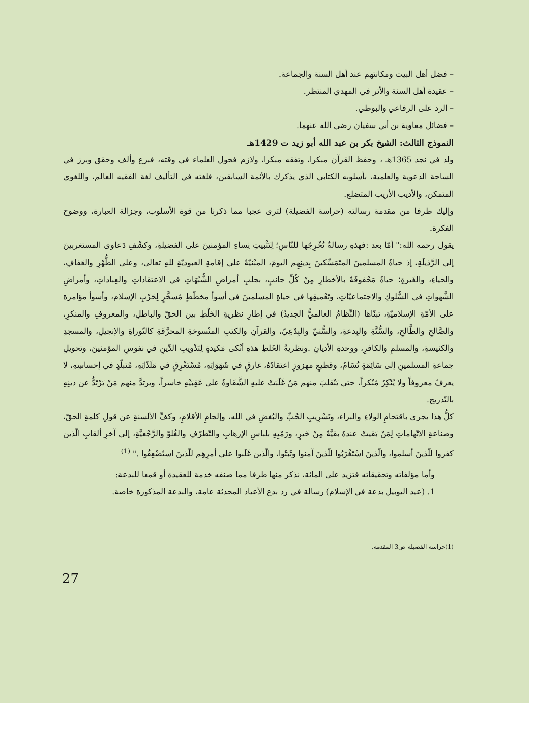– فضل أهل البيت ومكانتهم عند أهل السنة والجماعة.
– عقيدة أهل السنة والأثر في المهدي المنتظر.
– الرد على الرفاعي والبوطي.
– فضائل معاوية بن أبي سفيان رضي الله عنهما.
النموذج الثالث: الشيخ بكر بن عبد الله أبو زيد ت 1429هـ
ولد في نجد 1365هـ ، وحفظ القرآن مبكرا، وتفقه مبكرا، ولازم فحول العلماء في وقته، فبرع وألف وحقق وبرز في الساحة الدعوية والعلمية، بأسلوبه الكتابي الذي يذكرك بالأئمة السابقين، فلغته في التأليف لغة الفقيه العالم، واللغوي المتمكن، والأديب الأريب المتضلع.
وإليك طرفا من مقدمة رسالته (حراسة الفضيلة) لترى عجبا مما ذكرنا من قوة الأسلوب، وجزالة العبارة، ووضوح الفكرة.
يقول رحمه الله:" أمّا بعد :فهذهِ رسالةٌ نُخْرِجُها للنّاسِ؛ لِتَثْبيتِ نِساءِ المؤمنينَ على الفضيلةِ، وكشْفِ دَعاوى المستغربينَ إلى الرَّذيلَةِ، إذ حياةُ المسلمينَ المتَمَسِّكينَ بِدينِهِم اليومَ، المبْنيّةُ على إقامةِ العبوديّةِ للهِ تعالى، وعلى الطُّهْرِ والعَفافِ، والحياءِ، والغَيرةِ؛ حياةٌ مَحْفوفَةٌ بالأخطارِ مِنْ كُلِّ جانبٍ، بجلبِ أمراضِ الشُّبُهَاتِ في الاعتقاداتِ والعِباداتِ، وأمراضِ الشَّهواتِ في السُّلوكِ والاجتماعيّاتِ، وتَعْميقِها في حياةِ المسلمينَ في أسوأ مخطّطٍ مُسخَّرٍ لِحَرْبِ الإسلام، وأسوأ مؤامرة على الأمّةِ الإسلاميّةِ، تبنّاها (النِّظامُ العالميُّ الجديدُ) في إطارِ نظريةِ الخَلْطِ بين الحقّ والباطلِ، والمعروفِ والمنكرِ، والصَّالحِ والطَّالحِ، والسُّنَّةِ والبِدعةِ، والسُّنيّ والبِدْعِيّ، والقرآنِ والكتبِ المنْسوخةِ المحرَّفَةِ كالتّوراةِ والإنجيلِ، والمسجدِ والكنيسةِ، والمسلمِ والكافرِ، ووحدةِ الأديانِ .ونظريةُ الخَلطِ هذهِ أنْكى مَكيدةٍ لِتَذْويبِ الدِّينِ في نفوسِ المؤمنينَ، وتحويلِ جماعةِ المسلمينِ إلى سَائِمَةٍ تُسَامُ، وقطيعٍ مهزوزٍ اعتقادُهُ، غارقٍ في شَهَوَاتِهِ، مُسْتَغْرِقٍ في مَلَذّاتِهِ، مُتبلّدٍ في إحساسِهِ، لا يعرفُ معروفاً ولا يُنْكِرُ مُنْكراً، حتى يَنْقلبَ منهم مَنْ غَلَبَتْ عليهِ الشَّقَاوةُ على عَقِبَيْهِ خاسراً، ويرتدَّ منهم مَنْ يَرْتَدُّ عن دينِهِ بالتّدريج.
كلُّ هذا يجري باقتحامِ الولاءِ والبراء، وتَسْرِيبِ الحُبِّ والبُغضِ في الله، وإلجامِ الأقلامِ، وكفِّ الألسنةِ عن قولِ كلمةِ الحقّ، وصناعةِ الاتّهاماتِ لِمَنْ بَقيتْ عندهُ بقيَّةٌ مِنْ خَيرٍ، ورَمْيِهِ بلباسِ الإرهابِ والتّطرّفِ والغُلوّ والرَّجْعيَّةِ، إلى آخرِ ألقابِ الّذين كفروا للّذينَ أسلموا، والّذينَ اسْتَغْرَبُوا للّذينَ آمنوا وثَبَتُوا، والّذين غَلَبوا على أمرِهِم للّذينَ استُضْعِفُوا ." <sup>(1)</sup>
وأما مؤلفاته وتحقيقاته فتزيد على المائة، نذكر منها طرفا مما صنفه خدمة للعقيدة أو قمعا للبدعة:
1. (عيد اليوبيل بدعة في الإسلام) رسالة في رد بدع الأعياد المحدثة عامة، والبدعة المذكورة خاصة.
(1)حراسة الفضيلة ص3 المقدمة.
27